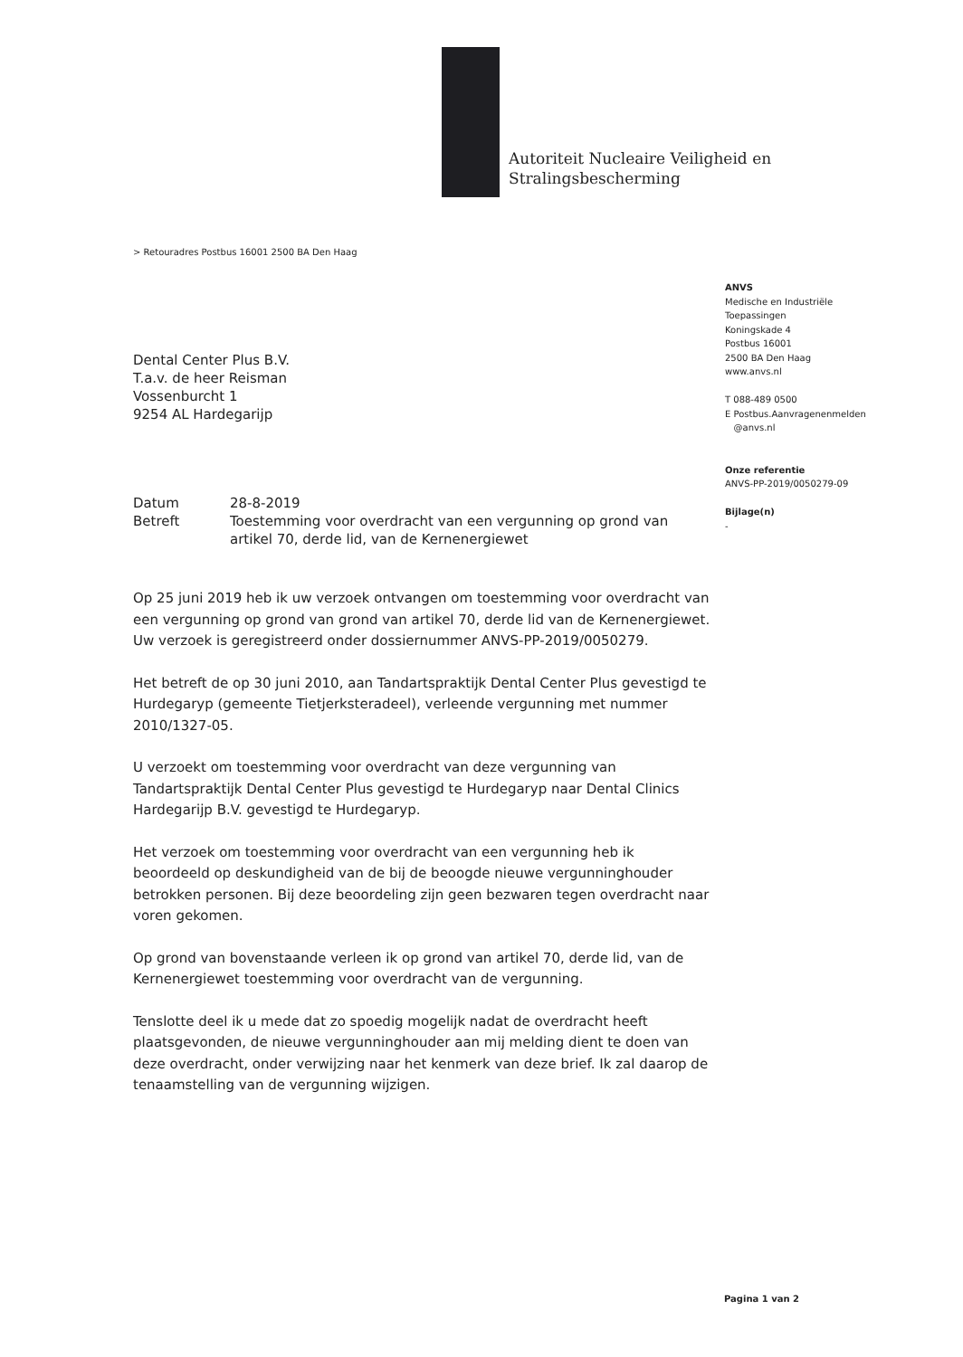Autoriteit Nucleaire Veiligheid en
Stralingsbescherming
> Retouradres Postbus 16001 2500 BA Den Haag
ANVS
Medische en Industriële
Toepassingen
Koningskade 4
Postbus 16001
2500 BA Den Haag
www.anvs.nl
T 088-489 0500
E Postbus.Aanvragenenmelden
@anvs.nl
Onze referentie
ANVS-PP-2019/0050279-09
Bijlage(n)
-
Dental Center Plus B.V.
T.a.v. de heer Reisman
Vossenburcht 1
9254 AL Hardegarijp
| Datum | 28-8-2019 |
| Betreft | Toestemming voor overdracht van een vergunning op grond van artikel 70, derde lid, van de Kernenergiewet |
Op 25 juni 2019 heb ik uw verzoek ontvangen om toestemming voor overdracht van een vergunning op grond van grond van artikel 70, derde lid van de Kernenergiewet. Uw verzoek is geregistreerd onder dossiernummer ANVS-PP-2019/0050279.
Het betreft de op 30 juni 2010, aan Tandartspraktijk Dental Center Plus gevestigd te Hurdegaryp (gemeente Tietjerksteradeel), verleende vergunning met nummer 2010/1327-05.
U verzoekt om toestemming voor overdracht van deze vergunning van Tandartspraktijk Dental Center Plus gevestigd te Hurdegaryp naar Dental Clinics Hardegarijp B.V. gevestigd te Hurdegaryp.
Het verzoek om toestemming voor overdracht van een vergunning heb ik beoordeeld op deskundigheid van de bij de beoogde nieuwe vergunninghouder betrokken personen. Bij deze beoordeling zijn geen bezwaren tegen overdracht naar voren gekomen.
Op grond van bovenstaande verleen ik op grond van artikel 70, derde lid, van de Kernenergiewet toestemming voor overdracht van de vergunning.
Tenslotte deel ik u mede dat zo spoedig mogelijk nadat de overdracht heeft plaatsgevonden, de nieuwe vergunninghouder aan mij melding dient te doen van deze overdracht, onder verwijzing naar het kenmerk van deze brief. Ik zal daarop de tenaamstelling van de vergunning wijzigen.
Pagina 1 van 2